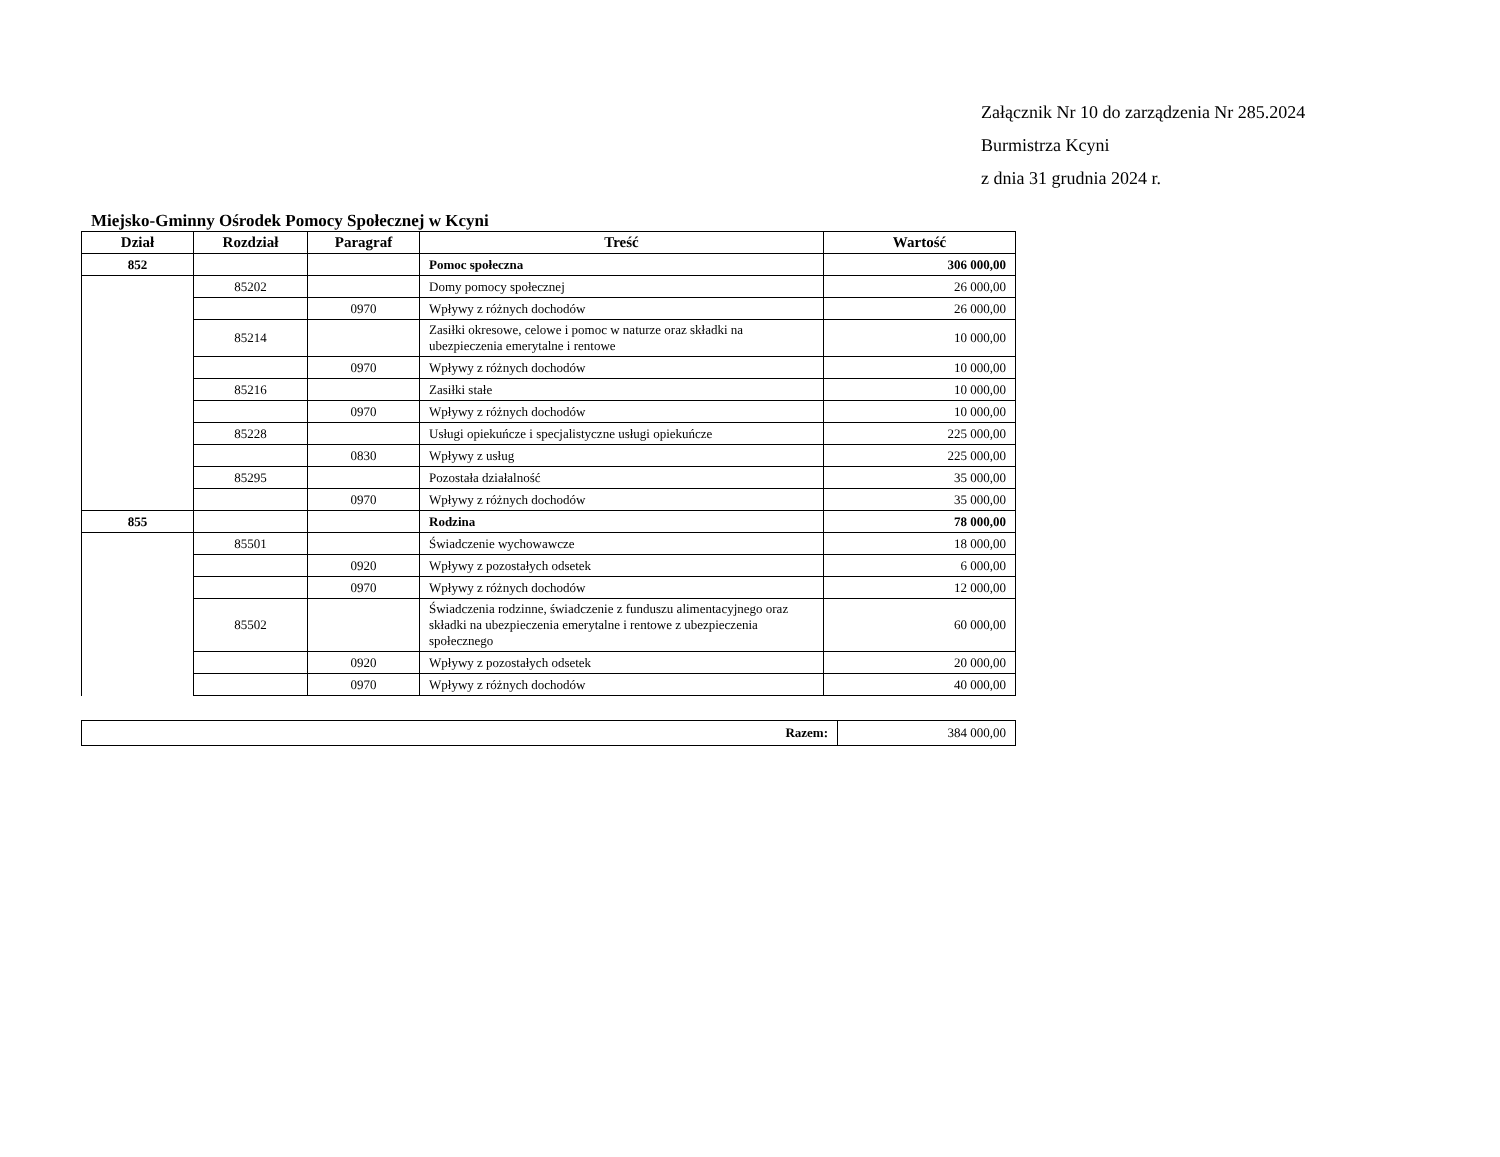Załącznik Nr 10 do zarządzenia Nr 285.2024
Burmistrza Kcyni
z dnia 31 grudnia 2024 r.
Miejsko-Gminny Ośrodek Pomocy Społecznej w Kcyni
| Dział | Rozdział | Paragraf | Treść | Wartość |
| --- | --- | --- | --- | --- |
| 852 | | | Pomoc społeczna | 306 000,00 |
| | 85202 | | Domy pomocy społecznej | 26 000,00 |
| | | 0970 | Wpływy z różnych dochodów | 26 000,00 |
| | 85214 | | Zasiłki okresowe, celowe i pomoc w naturze oraz składki na ubezpieczenia emerytalne i rentowe | 10 000,00 |
| | | 0970 | Wpływy z różnych dochodów | 10 000,00 |
| | 85216 | | Zasiłki stałe | 10 000,00 |
| | | 0970 | Wpływy z różnych dochodów | 10 000,00 |
| | 85228 | | Usługi opiekuńcze i specjalistyczne usługi opiekuńcze | 225 000,00 |
| | | 0830 | Wpływy z usług | 225 000,00 |
| | 85295 | | Pozostała działalność | 35 000,00 |
| | | 0970 | Wpływy z różnych dochodów | 35 000,00 |
| 855 | | | Rodzina | 78 000,00 |
| | 85501 | | Świadczenie wychowawcze | 18 000,00 |
| | | 0920 | Wpływy z pozostałych odsetek | 6 000,00 |
| | | 0970 | Wpływy z różnych dochodów | 12 000,00 |
| | 85502 | | Świadczenia rodzinne, świadczenie z funduszu alimentacyjnego oraz składki na ubezpieczenia emerytalne i rentowe z ubezpieczenia społecznego | 60 000,00 |
| | | 0920 | Wpływy z pozostałych odsetek | 20 000,00 |
| | | 0970 | Wpływy z różnych dochodów | 40 000,00 |
| Razem: | 384 000,00 |